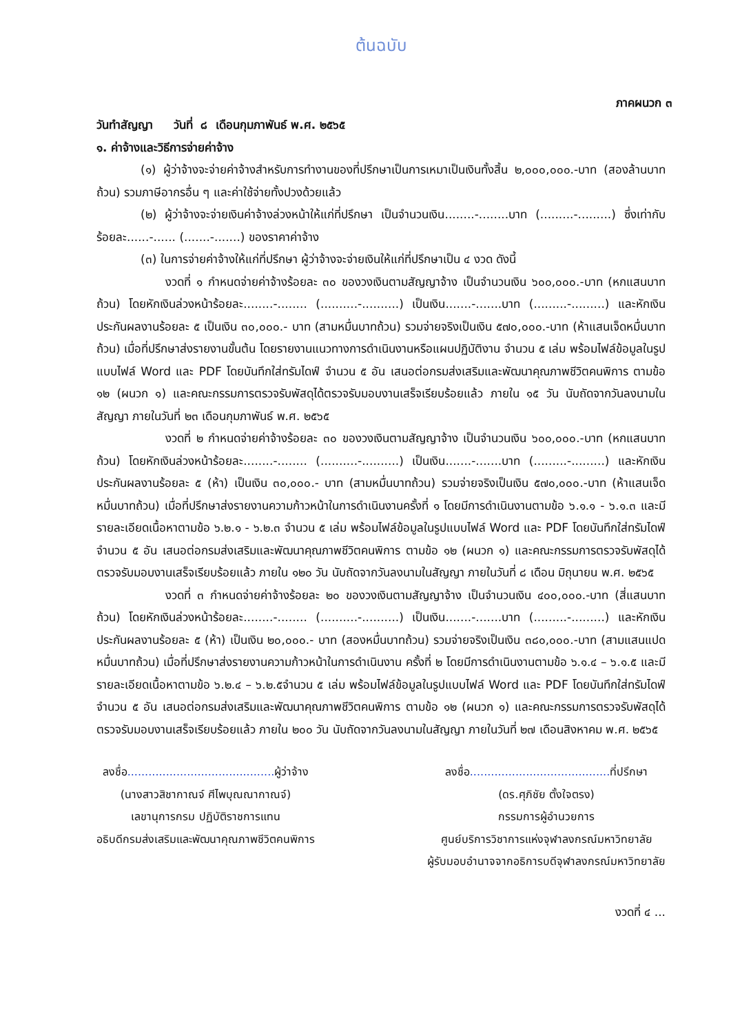ต้นฉบับ
ภาคผนวก ๓
วันทำสัญญา วันที่ ๘ เดือนกุมภาพันธ์ พ.ศ. ๒๕๖๕
๑. ค่าจ้างและวิธีการจ่ายค่าจ้าง
(๑) ผู้ว่าจ้างจะจ่ายค่าจ้างสำหรับการทำงานของที่ปรึกษาเป็นการเหมาเป็นเงินทั้งสิ้น ๒,๐๐๐,๐๐๐.-บาท (สองล้านบาทถ้วน) รวมภาษีอากรอื่น ๆ และค่าใช้จ่ายทั้งปวงด้วยแล้ว
(๒) ผู้ว่าจ้างจะจ่ายเงินค่าจ้างล่วงหน้าให้แก่ที่ปรึกษา เป็นจำนวนเงิน........-........บาท (.........-.........) ซึ่งเท่ากับร้อยละ......-...... (.......-.......) ของราคาค่าจ้าง
(๓) ในการจ่ายค่าจ้างให้แก่ที่ปรึกษา ผู้ว่าจ้างจะจ่ายเงินให้แก่ที่ปรึกษาเป็น ๔ งวด ดังนี้
งวดที่ ๑ กำหนดจ่ายค่าจ้างร้อยละ ๓๐ ของวงเงินตามสัญญาจ้าง เป็นจำนวนเงิน ๖๐๐,๐๐๐.-บาท (หกแสนบาทถ้วน) โดยหักเงินล่วงหน้าร้อยละ........-........ (..........-..........) เป็นเงิน.......-.......บาท (.........-.........) และหักเงินประกันผลงานร้อยละ ๕ เป็นเงิน ๓๐,๐๐๐.- บาท (สามหมื่นบาทถ้วน) รวมจ่ายจริงเป็นเงิน ๕๗๐,๐๐๐.-บาท (ห้าแสนเจ็ดหมื่นบาทถ้วน) เมื่อที่ปรึกษาส่งรายงานขั้นต้น โดยรายงานแนวทางการดำเนินงานหรือแผนปฏิบัติงาน จำนวน ๕ เล่ม พร้อมไฟล์ข้อมูลในรูปแบบไฟล์ Word และ PDF โดยบันทึกใส่ทรัมไดฟ์ จำนวน ๕ อัน เสนอต่อกรมส่งเสริมและพัฒนาคุณภาพชีวิตคนพิการ ตามข้อ ๑๒ (ผนวก ๑) และคณะกรรมการตรวจรับพัสดุได้ตรวจรับมอบงานเสร็จเรียบร้อยแล้ว ภายใน ๑๕ วัน นับถัดจากวันลงนามในสัญญา ภายในวันที่ ๒๓ เดือนกุมภาพันธ์ พ.ศ. ๒๕๖๕
งวดที่ ๒ กำหนดจ่ายค่าจ้างร้อยละ ๓๐ ของวงเงินตามสัญญาจ้าง เป็นจำนวนเงิน ๖๐๐,๐๐๐.-บาท (หกแสนบาทถ้วน) โดยหักเงินล่วงหน้าร้อยละ........-........ (..........-..........) เป็นเงิน.......-.......บาท (.........-.........) และหักเงินประกันผลงานร้อยละ ๕ (ห้า) เป็นเงิน ๓๐,๐๐๐.- บาท (สามหมื่นบาทถ้วน) รวมจ่ายจริงเป็นเงิน ๕๗๐,๐๐๐.-บาท (ห้าแสนเจ็ดหมื่นบาทถ้วน) เมื่อที่ปรึกษาส่งรายงานความก้าวหน้าในการดำเนินงานครั้งที่ ๑ โดยมีการดำเนินงานตามข้อ ๖.๑.๑ - ๖.๑.๓ และมีรายละเอียดเนื้อหาตามข้อ ๖.๒.๑ - ๖.๒.๓ จำนวน ๕ เล่ม พร้อมไฟล์ข้อมูลในรูปแบบไฟล์ Word และ PDF โดยบันทึกใส่ทรัมไดฟ์ จำนวน ๕ อัน เสนอต่อกรมส่งเสริมและพัฒนาคุณภาพชีวิตคนพิการ ตามข้อ ๑๒ (ผนวก ๑) และคณะกรรมการตรวจรับพัสดุได้ตรวจรับมอบงานเสร็จเรียบร้อยแล้ว ภายใน ๑๒๐ วัน นับถัดจากวันลงนามในสัญญา ภายในวันที่ ๘ เดือน มิถุนายน พ.ศ. ๒๕๖๕
งวดที่ ๓ กำหนดจ่ายค่าจ้างร้อยละ ๒๐ ของวงเงินตามสัญญาจ้าง เป็นจำนวนเงิน ๔๐๐,๐๐๐.-บาท (สี่แสนบาทถ้วน) โดยหักเงินล่วงหน้าร้อยละ........-........ (..........-..........) เป็นเงิน.......-.......บาท (.........-.........) และหักเงินประกันผลงานร้อยละ ๕ (ห้า) เป็นเงิน ๒๐,๐๐๐.- บาท (สองหมื่นบาทถ้วน) รวมจ่ายจริงเป็นเงิน ๓๘๐,๐๐๐.-บาท (สามแสนแปดหมื่นบาทถ้วน) เมื่อที่ปรึกษาส่งรายงานความก้าวหน้าในการดำเนินงาน ครั้งที่ ๒ โดยมีการดำเนินงานตามข้อ ๖.๑.๔ – ๖.๑.๕ และมีรายละเอียดเนื้อหาตามข้อ ๖.๒.๔ – ๖.๒.๕จำนวน ๕ เล่ม พร้อมไฟล์ข้อมูลในรูปแบบไฟล์ Word และ PDF โดยบันทึกใส่ทรัมไดฟ์ จำนวน ๕ อัน เสนอต่อกรมส่งเสริมและพัฒนาคุณภาพชีวิตคนพิการ ตามข้อ ๑๒ (ผนวก ๑) และคณะกรรมการตรวจรับพัสดุได้ตรวจรับมอบงานเสร็จเรียบร้อยแล้ว ภายใน ๒๐๐ วัน นับถัดจากวันลงนามในสัญญา ภายในวันที่ ๒๗ เดือนสิงหาคม พ.ศ. ๒๕๖๕
ลงชื่อ.......................................... ผู้ว่าจ้าง
(นางสาวสิชากาณจ์ ศีไพบุณณากาณจ์)
เลขานุการกรม ปฏิบัติราชการแทน
อธิบดีกรมส่งเสริมและพัฒนาคุณภาพชีวิตคนพิการ
ลงชื่อ........................................ ที่ปรึกษา
(ดร.ศุภิชัย ตั้งใจตรง)
กรรมการผู้อำนวยการ
ศูนย์บริการวิชาการแห่งจุฬาลงกรณ์มหาวิทยาลัย
ผู้รับมอบอำนาจจากอธิการบดีจุฬาลงกรณ์มหาวิทยาลัย
งวดที่ ๔ ...